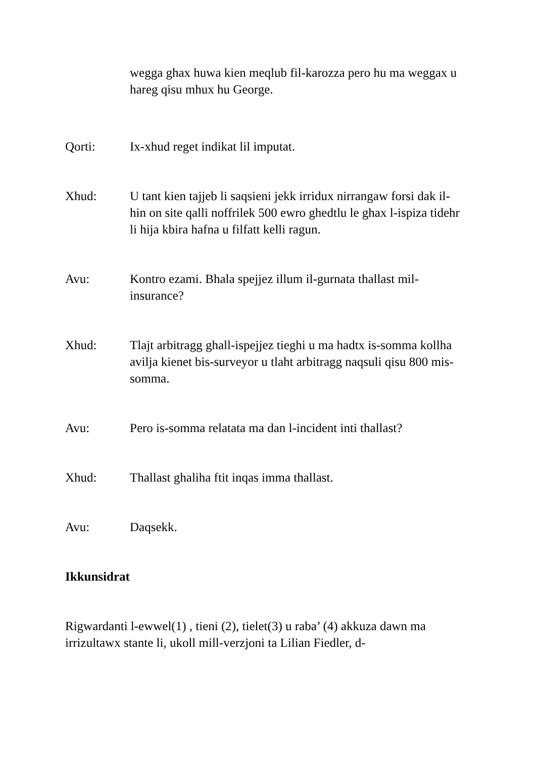wegga ghax huwa kien meqlub fil-karozza pero hu ma weggax u hareg qisu mhux hu George.
Qorti: Ix-xhud reget indikat lil imputat.
Xhud: U tant kien tajjeb li saqsieni jekk irridux nirrangaw forsi dak il-hin on site qalli noffrilek 500 ewro ghedtlu le ghax l-ispiza tidehr li hija kbira hafna u filfatt kelli ragun.
Avu: Kontro ezami. Bhala spejjez illum il-gurnata thallast mil-insurance?
Xhud: Tlajt arbitragg ghall-ispejjez tieghi u ma hadtx is-somma kollha avilja kienet bis-surveyor u tlaht arbitragg naqsuli qisu 800 mis-somma.
Avu: Pero is-somma relatata ma dan l-incident inti thallast?
Xhud: Thallast ghaliha ftit inqas imma thallast.
Avu: Daqsekk.
Ikkunsidrat
Rigwardanti l-ewwel(1) , tieni (2), tielet(3) u raba’ (4) akkuza dawn ma irrizultawx stante li, ukoll mill-verzjoni ta Lilian Fiedler, d-